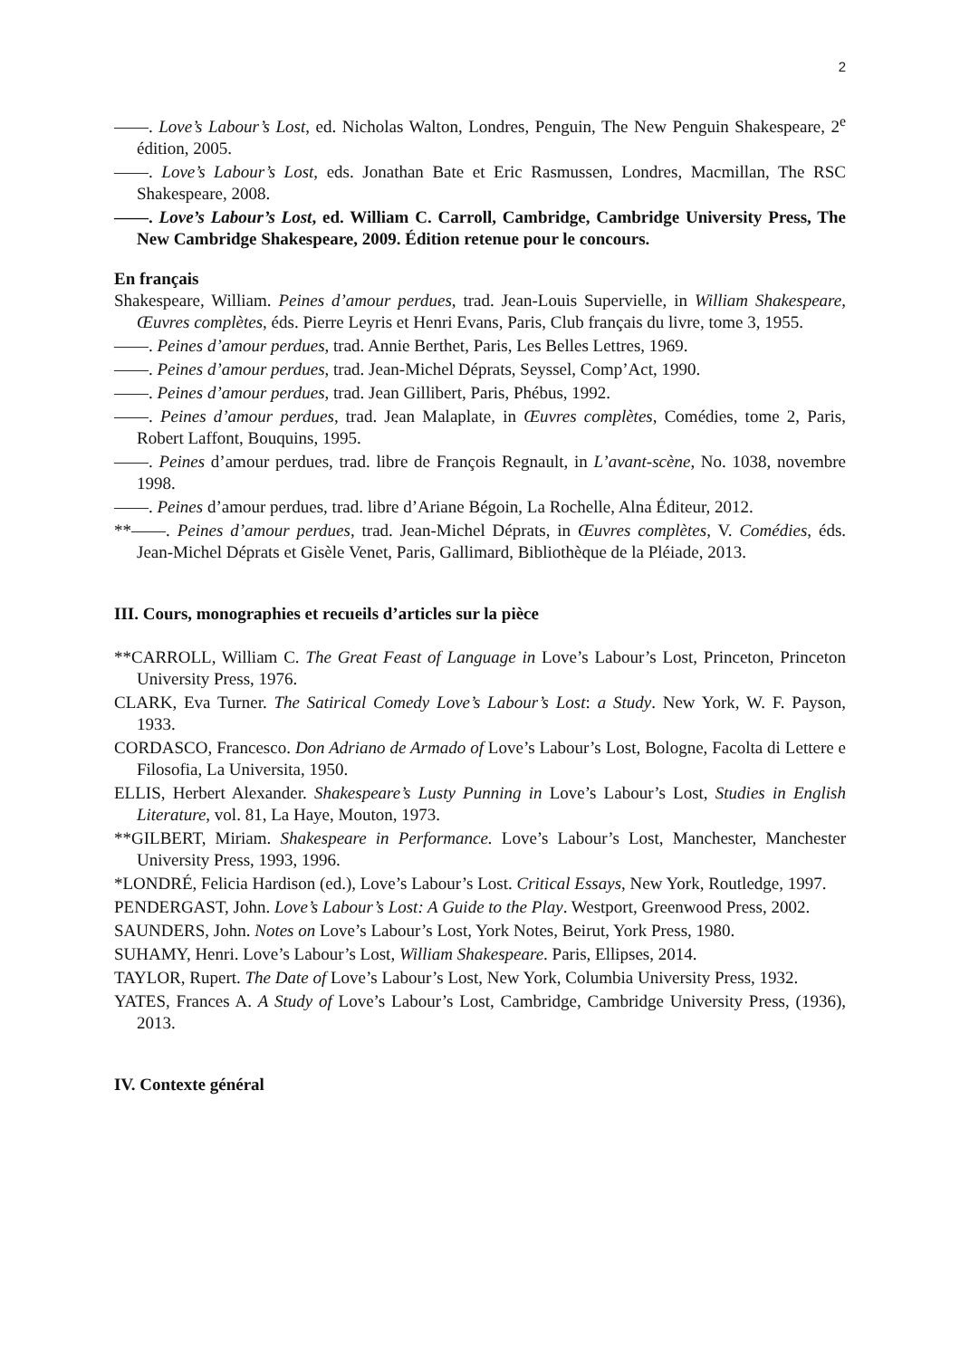2
——. Love’s Labour’s Lost, ed. Nicholas Walton, Londres, Penguin, The New Penguin Shakespeare, 2<sup>e</sup> édition, 2005.
——. Love’s Labour’s Lost, eds. Jonathan Bate et Eric Rasmussen, Londres, Macmillan, The RSC Shakespeare, 2008.
——. Love’s Labour’s Lost, ed. William C. Carroll, Cambridge, Cambridge University Press, The New Cambridge Shakespeare, 2009. Édition retenue pour le concours.
En français
Shakespeare, William. Peines d’amour perdues, trad. Jean-Louis Supervielle, in William Shakespeare, Œuvres complètes, éds. Pierre Leyris et Henri Evans, Paris, Club français du livre, tome 3, 1955.
——. Peines d’amour perdues, trad. Annie Berthet, Paris, Les Belles Lettres, 1969.
——. Peines d’amour perdues, trad. Jean-Michel Déprats, Seyssel, Comp’Act, 1990.
——. Peines d’amour perdues, trad. Jean Gillibert, Paris, Phébus, 1992.
——. Peines d’amour perdues, trad. Jean Malaplate, in Œuvres complètes, Comédies, tome 2, Paris, Robert Laffont, Bouquins, 1995.
——. Peines d’amour perdues, trad. libre de François Regnault, in L’avant-scène, No. 1038, novembre 1998.
——. Peines d’amour perdues, trad. libre d’Ariane Bégoin, La Rochelle, Alna Éditeur, 2012.
**——. Peines d’amour perdues, trad. Jean-Michel Déprats, in Œuvres complètes, V. Comédies, éds. Jean-Michel Déprats et Gisèle Venet, Paris, Gallimard, Bibliothèque de la Pléiade, 2013.
III. Cours, monographies et recueils d’articles sur la pièce
**CARROLL, William C. The Great Feast of Language in Love’s Labour’s Lost, Princeton, Princeton University Press, 1976.
CLARK, Eva Turner. The Satirical Comedy Love’s Labour’s Lost: a Study. New York, W. F. Payson, 1933.
CORDASCO, Francesco. Don Adriano de Armado of Love’s Labour’s Lost, Bologne, Facolta di Lettere e Filosofia, La Universita, 1950.
ELLIS, Herbert Alexander. Shakespeare’s Lusty Punning in Love’s Labour’s Lost, Studies in English Literature, vol. 81, La Haye, Mouton, 1973.
**GILBERT, Miriam. Shakespeare in Performance. Love’s Labour’s Lost, Manchester, Manchester University Press, 1993, 1996.
*LONDRÉ, Felicia Hardison (ed.), Love’s Labour’s Lost. Critical Essays, New York, Routledge, 1997.
PENDERGAST, John. Love’s Labour’s Lost: A Guide to the Play. Westport, Greenwood Press, 2002.
SAUNDERS, John. Notes on Love’s Labour’s Lost, York Notes, Beirut, York Press, 1980.
SUHAMY, Henri. Love’s Labour’s Lost, William Shakespeare. Paris, Ellipses, 2014.
TAYLOR, Rupert. The Date of Love’s Labour’s Lost, New York, Columbia University Press, 1932.
YATES, Frances A. A Study of Love’s Labour’s Lost, Cambridge, Cambridge University Press, (1936), 2013.
IV. Contexte général